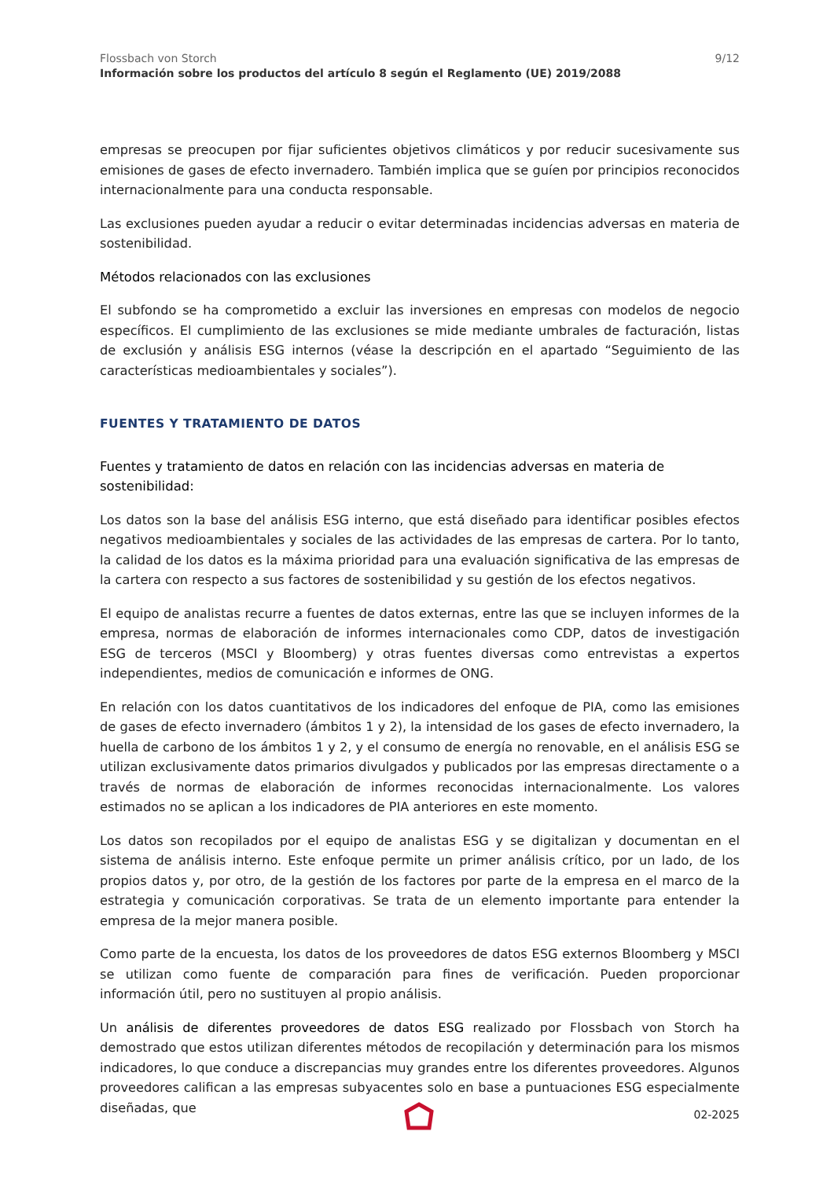Flossbach von Storch 9/12
Información sobre los productos del artículo 8 según el Reglamento (UE) 2019/2088
empresas se preocupen por fijar suficientes objetivos climáticos y por reducir sucesivamente sus emisiones de gases de efecto invernadero. También implica que se guíen por principios reconocidos internacionalmente para una conducta responsable.
Las exclusiones pueden ayudar a reducir o evitar determinadas incidencias adversas en materia de sostenibilidad.
Métodos relacionados con las exclusiones
El subfondo se ha comprometido a excluir las inversiones en empresas con modelos de negocio específicos. El cumplimiento de las exclusiones se mide mediante umbrales de facturación, listas de exclusión y análisis ESG internos (véase la descripción en el apartado “Seguimiento de las características medioambientales y sociales”).
FUENTES Y TRATAMIENTO DE DATOS
Fuentes y tratamiento de datos en relación con las incidencias adversas en materia de sostenibilidad:
Los datos son la base del análisis ESG interno, que está diseñado para identificar posibles efectos negativos medioambientales y sociales de las actividades de las empresas de cartera. Por lo tanto, la calidad de los datos es la máxima prioridad para una evaluación significativa de las empresas de la cartera con respecto a sus factores de sostenibilidad y su gestión de los efectos negativos.
El equipo de analistas recurre a fuentes de datos externas, entre las que se incluyen informes de la empresa, normas de elaboración de informes internacionales como CDP, datos de investigación ESG de terceros (MSCI y Bloomberg) y otras fuentes diversas como entrevistas a expertos independientes, medios de comunicación e informes de ONG.
En relación con los datos cuantitativos de los indicadores del enfoque de PIA, como las emisiones de gases de efecto invernadero (ámbitos 1 y 2), la intensidad de los gases de efecto invernadero, la huella de carbono de los ámbitos 1 y 2, y el consumo de energía no renovable, en el análisis ESG se utilizan exclusivamente datos primarios divulgados y publicados por las empresas directamente o a través de normas de elaboración de informes reconocidas internacionalmente. Los valores estimados no se aplican a los indicadores de PIA anteriores en este momento.
Los datos son recopilados por el equipo de analistas ESG y se digitalizan y documentan en el sistema de análisis interno. Este enfoque permite un primer análisis crítico, por un lado, de los propios datos y, por otro, de la gestión de los factores por parte de la empresa en el marco de la estrategia y comunicación corporativas. Se trata de un elemento importante para entender la empresa de la mejor manera posible.
Como parte de la encuesta, los datos de los proveedores de datos ESG externos Bloomberg y MSCI se utilizan como fuente de comparación para fines de verificación. Pueden proporcionar información útil, pero no sustituyen al propio análisis.
Un análisis de diferentes proveedores de datos ESG realizado por Flossbach von Storch ha demostrado que estos utilizan diferentes métodos de recopilación y determinación para los mismos indicadores, lo que conduce a discrepancias muy grandes entre los diferentes proveedores. Algunos proveedores califican a las empresas subyacentes solo en base a puntuaciones ESG especialmente diseñadas, que
02-2025